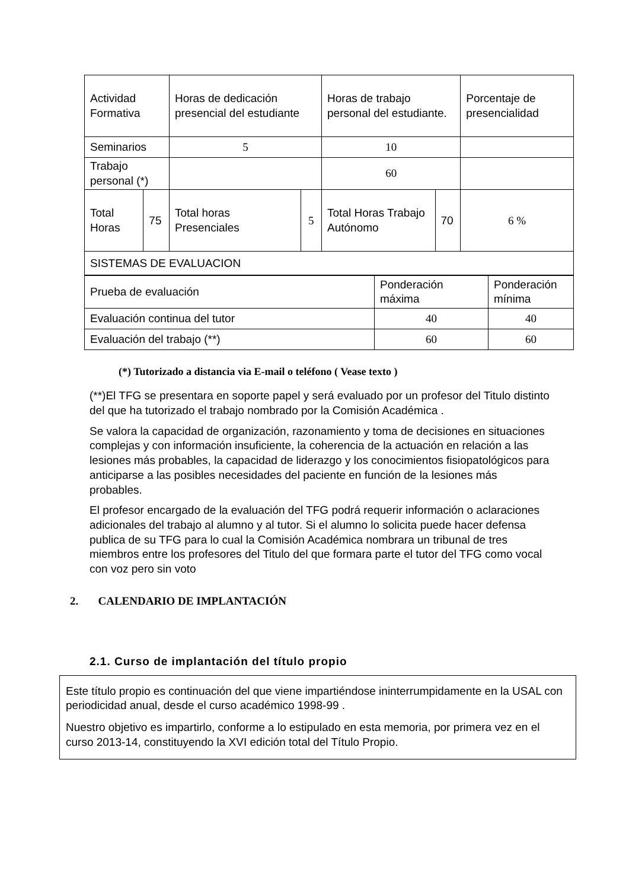| Actividad Formativa | | Horas de dedicación presencial del estudiante | | Horas de trabajo personal del estudiante. | | Porcentaje de presencialidad |
| Seminarios | | 5 | | 10 | | |
| Trabajo personal (*) | | | | 60 | | |
| Total Horas | 75 | Total horas Presenciales | 5 | Total Horas Trabajo Autónomo | 70 | 6 % |
| SISTEMAS DE EVALUACION | | | | | | |
| Prueba de evaluación | Ponderación máxima | Ponderación mínima |
| Evaluación continua del tutor | 40 | 40 |
| Evaluación del trabajo (**) | 60 | 60 |
(*) Tutorizado a distancia via E-mail o teléfono ( Vease texto )
(**)El TFG se presentara en soporte papel y será evaluado por un profesor del Titulo distinto del que ha tutorizado el trabajo nombrado por la Comisión Académica .
Se valora la capacidad de organización, razonamiento y toma de decisiones en situaciones complejas y con información insuficiente, la coherencia de la actuación en relación a las lesiones más probables, la capacidad de liderazgo y los conocimientos fisiopatológicos para anticiparse a las posibles necesidades del paciente en función de la lesiones más probables.
El profesor encargado de la evaluación del TFG podrá requerir información o aclaraciones adicionales del trabajo al alumno y al tutor. Si el alumno lo solicita puede hacer defensa publica de su TFG para lo cual la Comisión Académica nombrara un tribunal de tres miembros entre los profesores del Titulo del que formara parte el tutor del TFG como vocal con voz pero sin voto
2. CALENDARIO DE IMPLANTACIÓN
2.1. Curso de implantación del título propio
Este título propio es continuación del que viene impartiéndose ininterrumpidamente en la USAL con periodicidad anual, desde el curso académico 1998-99 .
Nuestro objetivo es impartirlo, conforme a lo estipulado en esta memoria, por primera vez en el curso 2013-14, constituyendo la XVI edición total del Título Propio.